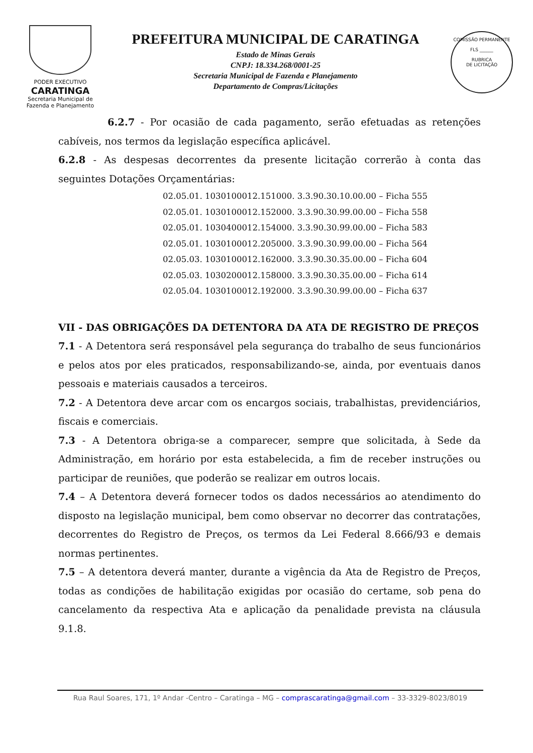PODER EXECUTIVO
CARATINGA
Secretaria Municipal de
Fazenda e Planejamento
PREFEITURA MUNICIPAL DE CARATINGA
Estado de Minas Gerais
CNPJ: 18.334.268/0001-25
Secretaria Municipal de Fazenda e Planejamento
Departamento de Compras/Licitações
COMISSÃO PERMANENTE
FLS ______
RUBRICA
DE LICITAÇÃO
6.2.7 - Por ocasião de cada pagamento, serão efetuadas as retenções cabíveis, nos termos da legislação específica aplicável.
6.2.8 - As despesas decorrentes da presente licitação correrão à conta das seguintes Dotações Orçamentárias:
02.05.01. 1030100012.151000. 3.3.90.30.10.00.00 – Ficha 555
02.05.01. 1030100012.152000. 3.3.90.30.99.00.00 – Ficha 558
02.05.01. 1030400012.154000. 3.3.90.30.99.00.00 – Ficha 583
02.05.01. 1030100012.205000. 3.3.90.30.99.00.00 – Ficha 564
02.05.03. 1030100012.162000. 3.3.90.30.35.00.00 – Ficha 604
02.05.03. 1030200012.158000. 3.3.90.30.35.00.00 – Ficha 614
02.05.04. 1030100012.192000. 3.3.90.30.99.00.00 – Ficha 637
VII - DAS OBRIGAÇÕES DA DETENTORA DA ATA DE REGISTRO DE PREÇOS
7.1 - A Detentora será responsável pela segurança do trabalho de seus funcionários e pelos atos por eles praticados, responsabilizando-se, ainda, por eventuais danos pessoais e materiais causados a terceiros.
7.2 - A Detentora deve arcar com os encargos sociais, trabalhistas, previdenciários, fiscais e comerciais.
7.3 - A Detentora obriga-se a comparecer, sempre que solicitada, à Sede da Administração, em horário por esta estabelecida, a fim de receber instruções ou participar de reuniões, que poderão se realizar em outros locais.
7.4 – A Detentora deverá fornecer todos os dados necessários ao atendimento do disposto na legislação municipal, bem como observar no decorrer das contratações, decorrentes do Registro de Preços, os termos da Lei Federal 8.666/93 e demais normas pertinentes.
7.5 – A detentora deverá manter, durante a vigência da Ata de Registro de Preços, todas as condições de habilitação exigidas por ocasião do certame, sob pena do cancelamento da respectiva Ata e aplicação da penalidade prevista na cláusula 9.1.8.
Rua Raul Soares, 171, 1º Andar -Centro – Caratinga – MG – comprascaratinga@gmail.com – 33-3329-8023/8019